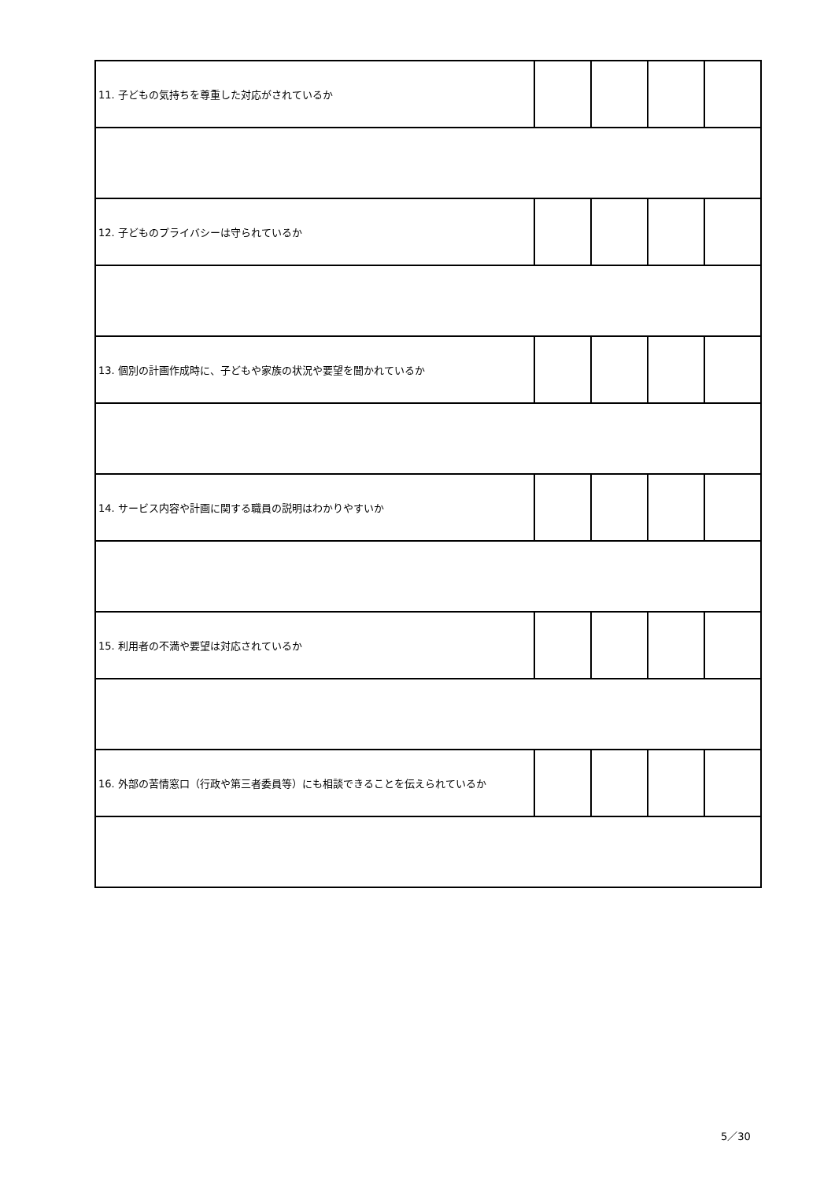| 11. 子どもの気持ちを尊重した対応がされているか | | | | |
| 12. 子どものプライバシーは守られているか | | | | |
| 13. 個別の計画作成時に、子どもや家族の状況や要望を聞かれているか | | | | |
| 14. サービス内容や計画に関する職員の説明はわかりやすいか | | | | |
| 15. 利用者の不満や要望は対応されているか | | | | |
| 16. 外部の苦情窓口（行政や第三者委員等）にも相談できることを伝えられているか | | | | |
5／30